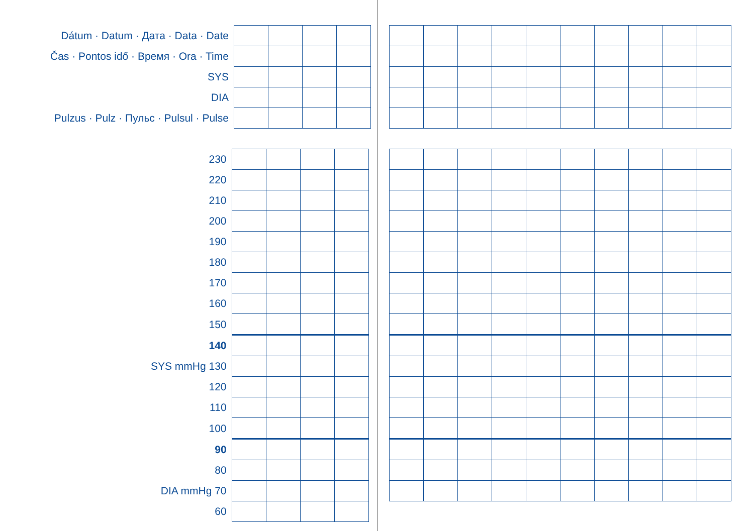| Dátum · Datum · Дата · Data · Date | | | | |
| Čas · Pontos idő · Время · Ora · Time | | | | |
| SYS | | | | |
| DIA | | | | |
| Pulzus · Pulz · Пульс · Pulsul · Pulse | | | | |
| 230 | | | | |
| 220 | | | | |
| 210 | | | | |
| 200 | | | | |
| 190 | | | | |
| 180 | | | | |
| 170 | | | | |
| 160 | | | | |
| 150 | | | | |
| 140 | | | | |
| SYS mmHg 130 | | | | |
| 120 | | | | |
| 110 | | | | |
| 100 | | | | |
| 90 | | | | |
| 80 | | | | |
| DIA mmHg 70 | | | | |
| 60 | | | | |